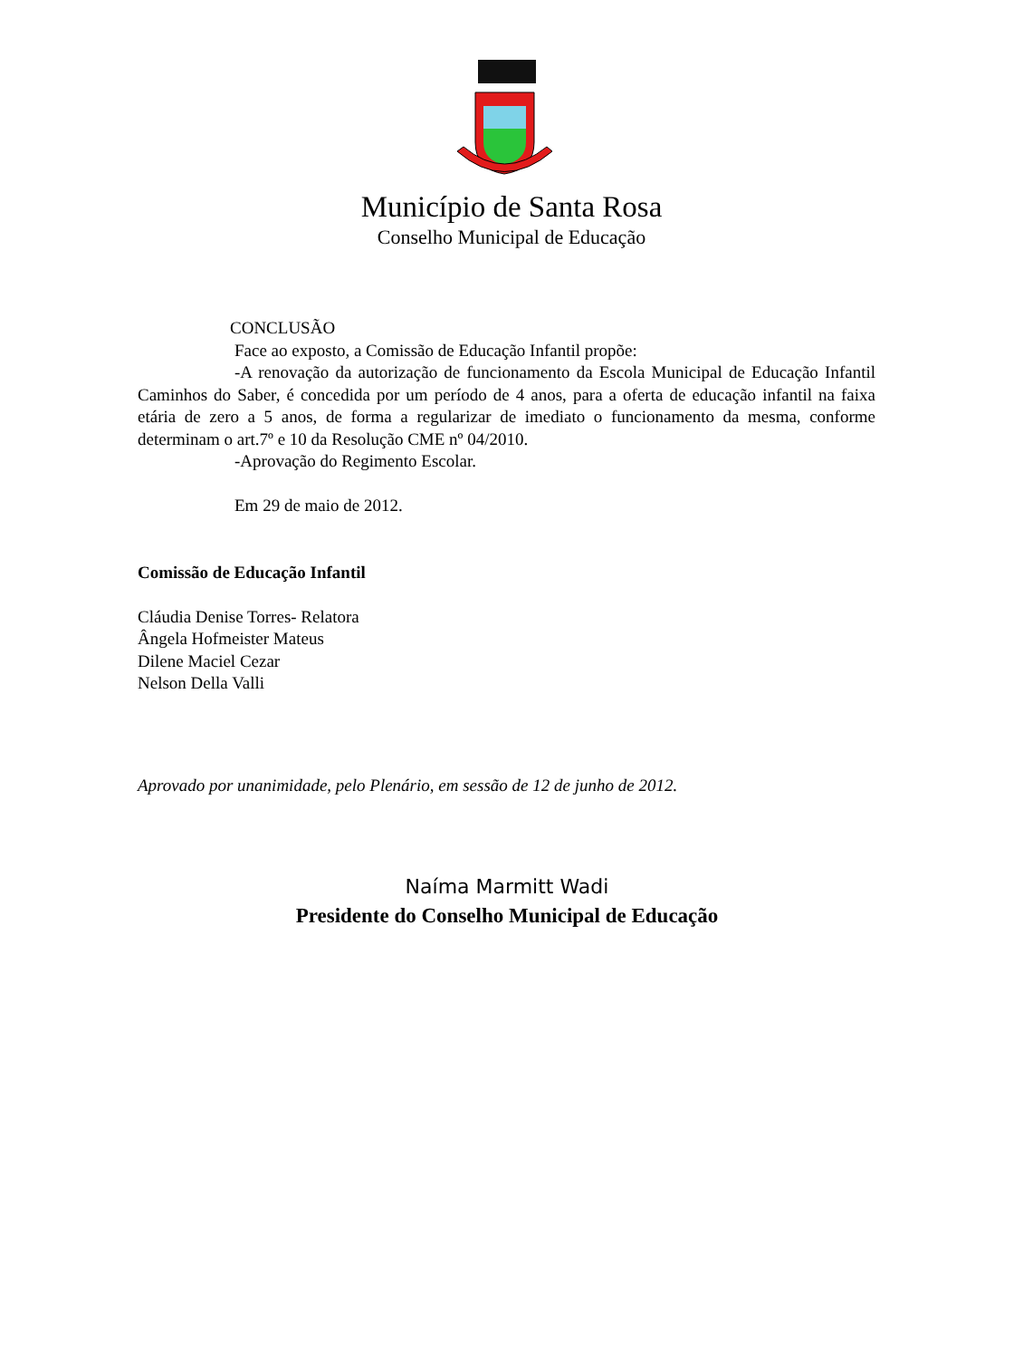Município de Santa Rosa
Conselho Municipal de Educação
CONCLUSÃO
Face ao exposto, a Comissão de Educação Infantil propõe:
-A renovação da autorização de funcionamento da Escola Municipal de Educação Infantil Caminhos do Saber, é concedida por um período de 4 anos, para a oferta de educação infantil na faixa etária de zero a 5 anos, de forma a regularizar de imediato o funcionamento da mesma, conforme determinam o art.7º e 10 da Resolução CME nº 04/2010.
-Aprovação do Regimento Escolar.
Em 29 de maio de 2012.
Comissão de Educação Infantil
Cláudia Denise Torres- Relatora
Ângela Hofmeister Mateus
Dilene Maciel Cezar
Nelson Della Valli
Aprovado por unanimidade, pelo Plenário, em sessão de 12 de junho de 2012.
Naíma Marmitt Wadi
Presidente do Conselho Municipal de Educação